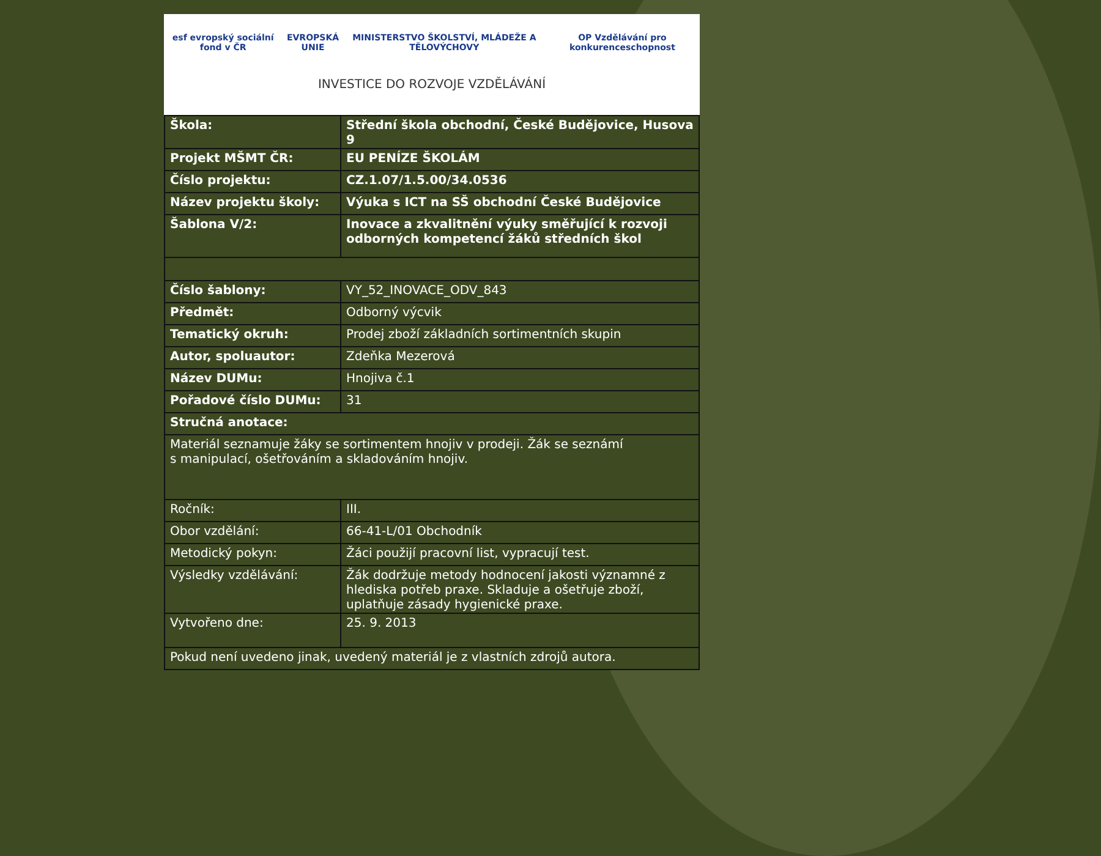esf evropský sociální fond v ČR EVROPSKÁ UNIE MINISTERSTVO ŠKOLSTVÍ, MLÁDEŽE A TĚLOVÝCHOVY OP Vzdělávání pro konkurenceschopnost
INVESTICE DO ROZVOJE VZDĚLÁVÁNÍ
| Škola: | Střední škola obchodní, České Budějovice, Husova 9 |
| Projekt MŠMT ČR: | EU PENÍZE ŠKOLÁM |
| Číslo projektu: | CZ.1.07/1.5.00/34.0536 |
| Název projektu školy: | Výuka s ICT na SŠ obchodní České Budějovice |
| Šablona V/2: | Inovace a zkvalitnění výuky směřující k rozvoji odborných kompetencí žáků středních škol |
| Číslo šablony: | VY_52_INOVACE_ODV_843 |
| Předmět: | Odborný výcvik |
| Tematický okruh: | Prodej zboží základních sortimentních skupin |
| Autor, spoluautor: | Zdeňka Mezerová |
| Název DUMu: | Hnojiva č.1 |
| Pořadové číslo DUMu: | 31 |
| Stručná anotace: | |
| Materiál seznamuje žáky se sortimentem hnojiv v prodeji. Žák se seznámí s manipulací, ošetřováním a skladováním hnojiv. | |
| Ročník: | III. |
| Obor vzdělání: | 66-41-L/01 Obchodník |
| Metodický pokyn: | Žáci použijí pracovní list, vypracují test. |
| Výsledky vzdělávání: | Žák dodržuje metody hodnocení jakosti významné z hlediska potřeb praxe. Skladuje a ošetřuje zboží, uplatňuje zásady hygienické praxe. |
| Vytvořeno dne: | 25. 9. 2013 |
| Pokud není uvedeno jinak, uvedený materiál je z vlastních zdrojů autora. | |